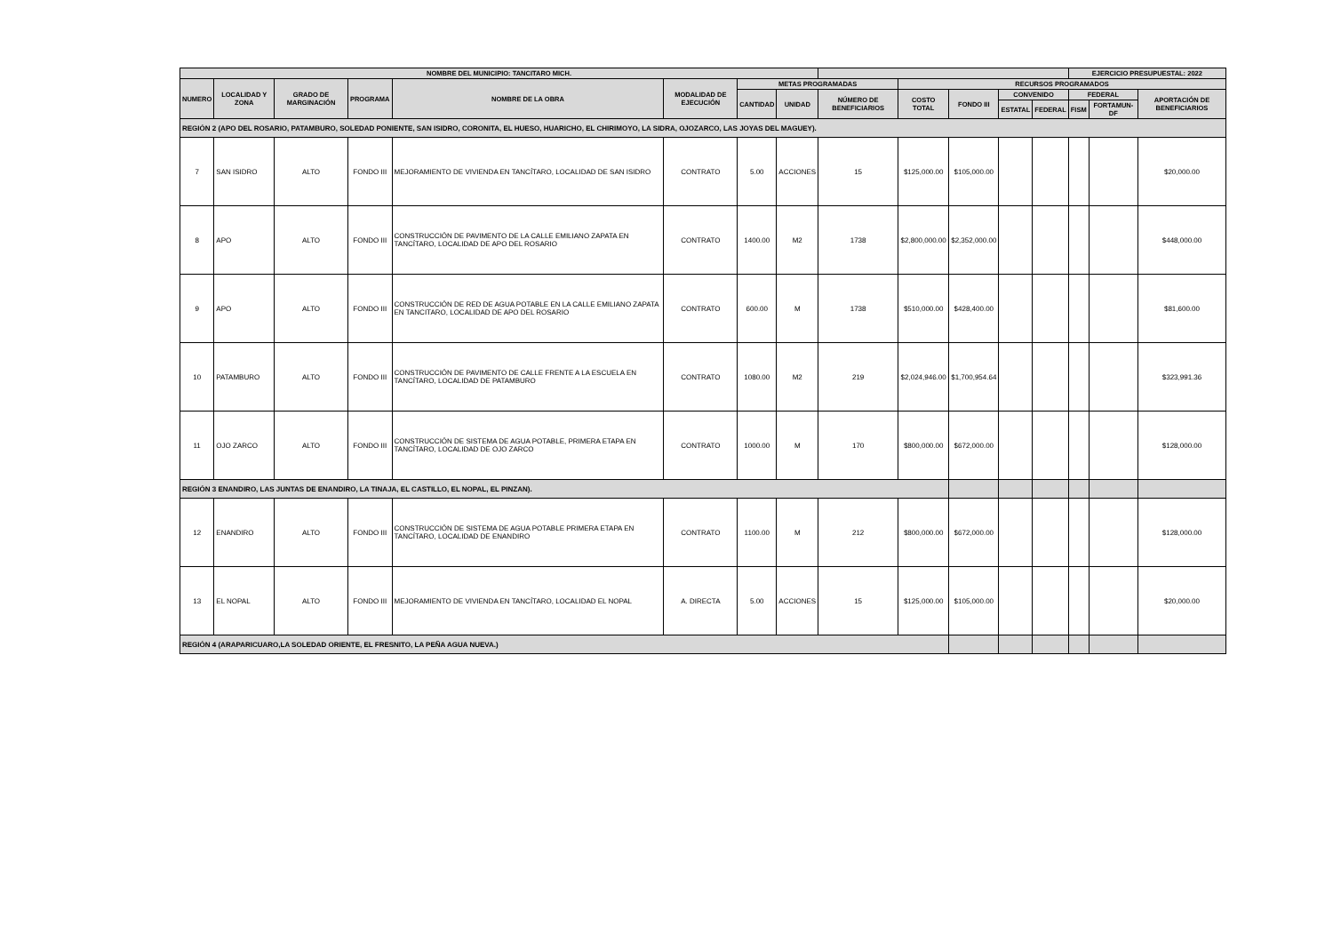| NOMBRE DEL MUNICIPIO: TANCITARO MICH. | | | | | | | | | | | | | EJERCICIO PRESUPUESTAL: 2022 | | |
| --- | --- | --- | --- | --- | --- | --- | --- | --- | --- | --- | --- | --- | --- | --- | --- |
| NUMERO | LOCALIDAD Y ZONA | GRADO DE MARGINACIÓN | PROGRAMA | NOMBRE DE LA OBRA | MODALIDAD DE EJECUCIÓN | METAS PROGRAMADAS | | | RECURSOS PROGRAMADOS | | | | | | |
| | | | | | | CANTIDAD | UNIDAD | NÚMERO DE BENEFICIARIOS | COSTO TOTAL | FONDO III | CONVENIDO | | FEDERAL | | APORTACIÓN DE BENEFICIARIOS |
| | | | | | | | | | | | ESTATAL | FEDERAL | FISM | FORTAMUN-DF | |
| REGIÓN 2 (APO DEL ROSARIO, PATAMBURO, SOLEDAD PONIENTE, SAN ISIDRO, CORONITA, EL HUESO, HUARICHO, EL CHIRIMOYO, LA SIDRA, OJOZARCO, LAS JOYAS DEL MAGUEY). | | | | | | | | | | | | | | | |
| 7 | SAN ISIDRO | ALTO | FONDO III | MEJORAMIENTO DE VIVIENDA EN TANCÍTARO, LOCALIDAD DE SAN ISIDRO | CONTRATO | 5.00 | ACCIONES | 15 | $125,000.00 | $105,000.00 | | | | | $20,000.00 |
| 8 | APO | ALTO | FONDO III | CONSTRUCCIÓN DE PAVIMENTO DE LA CALLE EMILIANO ZAPATA EN TANCÍTARO, LOCALIDAD DE APO DEL ROSARIO | CONTRATO | 1400.00 | M2 | 1738 | $2,800,000.00 | $2,352,000.00 | | | | | $448,000.00 |
| 9 | APO | ALTO | FONDO III | CONSTRUCCIÓN DE RED DE AGUA POTABLE EN LA CALLE EMILIANO ZAPATA EN TANCITARO, LOCALIDAD DE APO DEL ROSARIO | CONTRATO | 600.00 | M | 1738 | $510,000.00 | $428,400.00 | | | | | $81,600.00 |
| 10 | PATAMBURO | ALTO | FONDO III | CONSTRUCCIÓN DE PAVIMENTO DE CALLE FRENTE A LA ESCUELA EN TANCÍTARO, LOCALIDAD DE PATAMBURO | CONTRATO | 1080.00 | M2 | 219 | $2,024,946.00 | $1,700,954.64 | | | | | $323,991.36 |
| 11 | OJO ZARCO | ALTO | FONDO III | CONSTRUCCIÓN DE SISTEMA DE AGUA POTABLE, PRIMERA ETAPA EN TANCÍTARO, LOCALIDAD DE OJO ZARCO | CONTRATO | 1000.00 | M | 170 | $800,000.00 | $672,000.00 | | | | | $128,000.00 |
| REGIÓN 3 ENANDIRO, LAS JUNTAS DE ENANDIRO, LA TINAJA, EL CASTILLO, EL NOPAL, EL PINZAN). | | | | | | | | | | | | | | | |
| 12 | ENANDIRO | ALTO | FONDO III | CONSTRUCCIÓN DE SISTEMA DE AGUA POTABLE PRIMERA ETAPA EN TANCÍTARO, LOCALIDAD DE ENANDIRO | CONTRATO | 1100.00 | M | 212 | $800,000.00 | $672,000.00 | | | | | $128,000.00 |
| 13 | EL NOPAL | ALTO | FONDO III | MEJORAMIENTO DE VIVIENDA EN TANCÍTARO, LOCALIDAD EL NOPAL | A. DIRECTA | 5.00 | ACCIONES | 15 | $125,000.00 | $105,000.00 | | | | | $20,000.00 |
| REGIÓN 4 (ARAPARICUARO,LA SOLEDAD ORIENTE, EL FRESNITO, LA PEÑA AGUA NUEVA.) | | | | | | | | | | | | | | | |